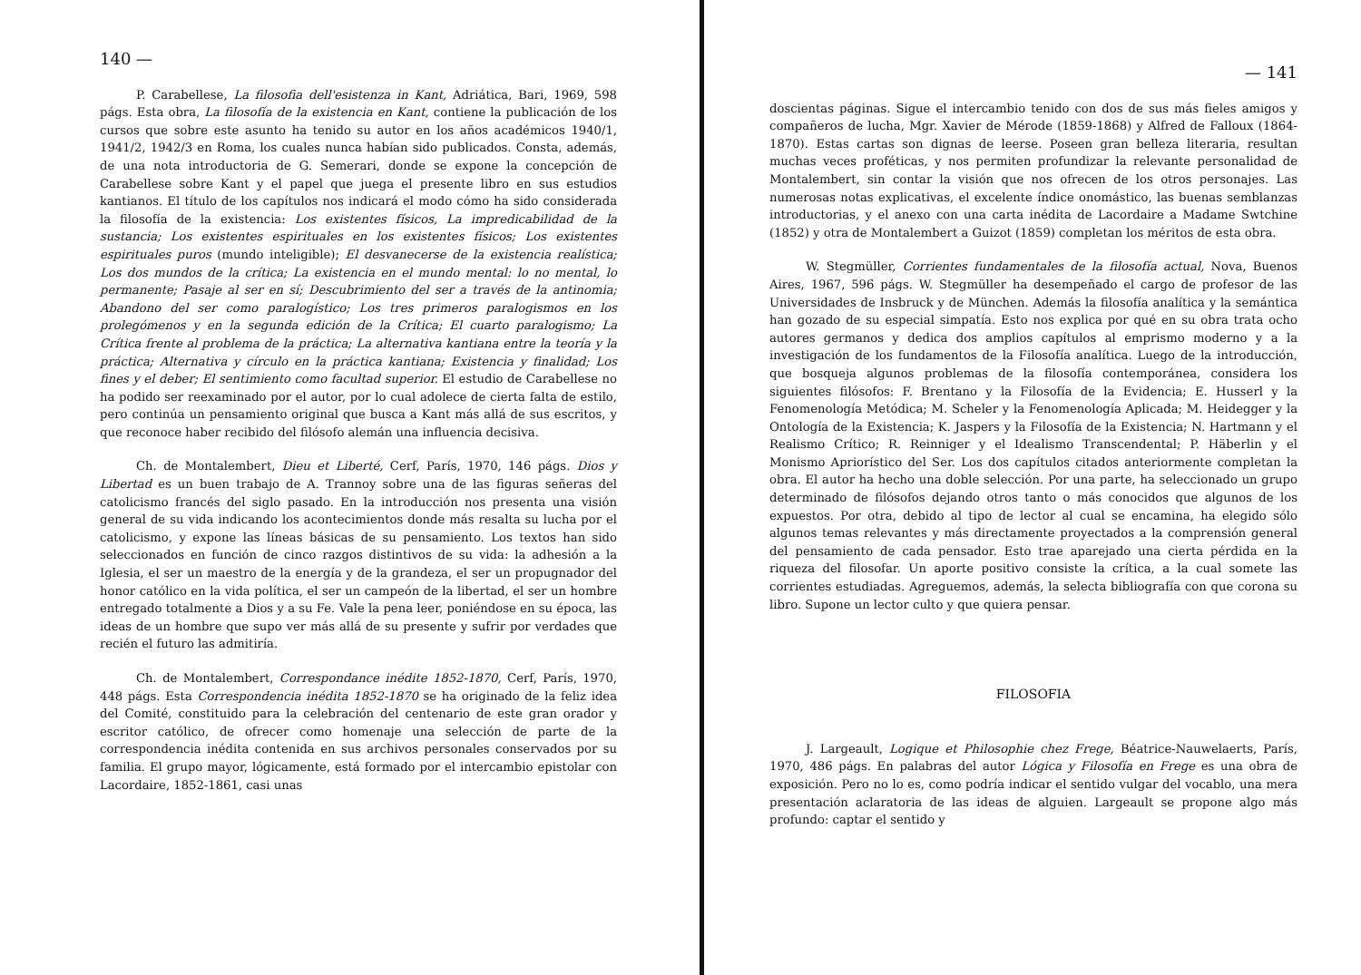140 —
P. Carabellese, La filosofia dell'esistenza in Kant, Adriática, Bari, 1969, 598 págs. Esta obra, La filosofía de la existencia en Kant, contiene la publicación de los cursos que sobre este asunto ha tenido su autor en los años académicos 1940/1, 1941/2, 1942/3 en Roma, los cuales nunca habían sido publicados. Consta, además, de una nota introductoria de G. Semerari, donde se expone la concepción de Carabellese sobre Kant y el papel que juega el presente libro en sus estudios kantianos. El título de los capítulos nos indicará el modo cómo ha sido considerada la filosofía de la existencia: Los existentes físicos, La impredicabilidad de la sustancia; Los existentes espirituales en los existentes físicos; Los existentes espirituales puros (mundo inteligible); El desvanecerse de la existencia realística; Los dos mundos de la crítica; La existencia en el mundo mental: lo no mental, lo permanente; Pasaje al ser en sí; Descubrimiento del ser a través de la antinomia; Abandono del ser como paralogístico; Los tres primeros paralogismos en los prolegómenos y en la segunda edición de la Crítica; El cuarto paralogismo; La Crítica frente al problema de la práctica; La alternativa kantiana entre la teoría y la práctica; Alternativa y círculo en la práctica kantiana; Existencia y finalidad; Los fines y el deber; El sentimiento como facultad superior. El estudio de Carabellese no ha podido ser reexaminado por el autor, por lo cual adolece de cierta falta de estilo, pero continúa un pensamiento original que busca a Kant más allá de sus escritos, y que reconoce haber recibido del filósofo alemán una influencia decisiva.
Ch. de Montalembert, Dieu et Liberté, Cerf, París, 1970, 146 págs. Dios y Libertad es un buen trabajo de A. Trannoy sobre una de las figuras señeras del catolicismo francés del siglo pasado. En la introducción nos presenta una visión general de su vida indicando los acontecimientos donde más resalta su lucha por el catolicismo, y expone las líneas básicas de su pensamiento. Los textos han sido seleccionados en función de cinco razgos distintivos de su vida: la adhesión a la Iglesia, el ser un maestro de la energía y de la grandeza, el ser un propugnador del honor católico en la vida política, el ser un campeón de la libertad, el ser un hombre entregado totalmente a Dios y a su Fe. Vale la pena leer, poniéndose en su época, las ideas de un hombre que supo ver más allá de su presente y sufrir por verdades que recién el futuro las admitiría.
Ch. de Montalembert, Correspondance inédite 1852-1870, Cerf, París, 1970, 448 págs. Esta Correspondencia inédita 1852-1870 se ha originado de la feliz idea del Comité, constituido para la celebración del centenario de este gran orador y escritor católico, de ofrecer como homenaje una selección de parte de la correspondencia inédita contenida en sus archivos personales conservados por su familia. El grupo mayor, lógicamente, está formado por el intercambio epistolar con Lacordaire, 1852-1861, casi unas
— 141
doscientas páginas. Sigue el intercambio tenido con dos de sus más fieles amigos y compañeros de lucha, Mgr. Xavier de Mérode (1859-1868) y Alfred de Falloux (1864-1870). Estas cartas son dignas de leerse. Poseen gran belleza literaria, resultan muchas veces proféticas, y nos permiten profundizar la relevante personalidad de Montalembert, sin contar la visión que nos ofrecen de los otros personajes. Las numerosas notas explicativas, el excelente índice onomástico, las buenas semblanzas introductorias, y el anexo con una carta inédita de Lacordaire a Madame Swtchine (1852) y otra de Montalembert a Guizot (1859) completan los méritos de esta obra.
W. Stegmüller, Corrientes fundamentales de la filosofía actual, Nova, Buenos Aires, 1967, 596 págs. W. Stegmüller ha desempeñado el cargo de profesor de las Universidades de Insbruck y de München. Además la filosofía analítica y la semántica han gozado de su especial simpatía. Esto nos explica por qué en su obra trata ocho autores germanos y dedica dos amplios capítulos al emprismo moderno y a la investigación de los fundamentos de la Filosofía analítica. Luego de la introducción, que bosqueja algunos problemas de la filosofía contemporánea, considera los siguientes filósofos: F. Brentano y la Filosofía de la Evidencia; E. Husserl y la Fenomenología Metódica; M. Scheler y la Fenomenología Aplicada; M. Heidegger y la Ontología de la Existencia; K. Jaspers y la Filosofía de la Existencia; N. Hartmann y el Realismo Crítico; R. Reinniger y el Idealismo Transcendental; P. Häberlin y el Monismo Apriorístico del Ser. Los dos capítulos citados anteriormente completan la obra. El autor ha hecho una doble selección. Por una parte, ha seleccionado un grupo determinado de filósofos dejando otros tanto o más conocidos que algunos de los expuestos. Por otra, debido al tipo de lector al cual se encamina, ha elegido sólo algunos temas relevantes y más directamente proyectados a la comprensión general del pensamiento de cada pensador. Esto trae aparejado una cierta pérdida en la riqueza del filosofar. Un aporte positivo consiste la crítica, a la cual somete las corrientes estudiadas. Agreguemos, además, la selecta bibliografía con que corona su libro. Supone un lector culto y que quiera pensar.
FILOSOFIA
J. Largeault, Logique et Philosophie chez Frege, Béatrice-Nauwelaerts, París, 1970, 486 págs. En palabras del autor Lógica y Filosofía en Frege es una obra de exposición. Pero no lo es, como podría indicar el sentido vulgar del vocablo, una mera presentación aclaratoria de las ideas de alguien. Largeault se propone algo más profundo: captar el sentido y